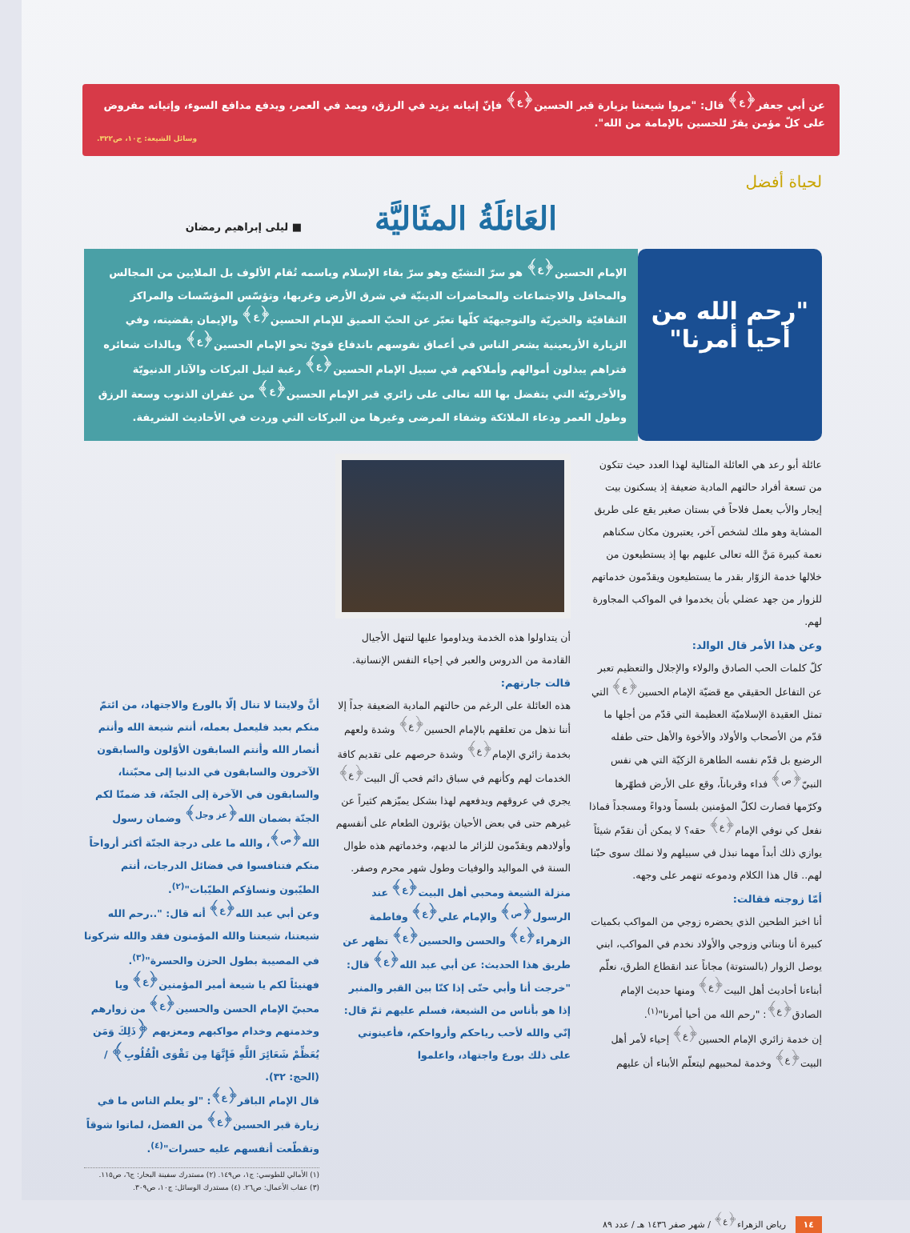عن أبي جعفر<sup>﴿ع﴾</sup> قال: "مروا شيعتنا بزيارة قبر الحسين<sup>﴿ع﴾</sup> فإنّ إتيانه يزيد في الرزق، ويمد في العمر، ويدفع مدافع السوء، وإتيانه مفروض على كلّ مؤمن يقرّ للحسين بالإمامة من الله".
وسائل الشيعة: ج١٠، ص٣٢٢.
لحياة أفضل
العَائلَةُ المثَاليَّة
■ ليلى إبراهيم رمضان
"رحم الله من أحيا أمرنا"
الإمام الحسين<sup>﴿ع﴾</sup> هو سرّ التشيّع وهو سرّ بقاء الإسلام وباسمه تُقام الألوف بل الملايين من المجالس والمحافل والاجتماعات والمحاضرات الدينيّة في شرق الأرض وغربها، وتؤسّس المؤسّسات والمراكز الثقافيّة والخيريّة والتوجيهيّة كلّها تعبّر عن الحبّ العميق للإمام الحسين<sup>﴿ع﴾</sup> والإيمان بقضيته، وفي الزيارة الأربعينية يشعر الناس في أعماق نفوسهم باندفاع قويّ نحو الإمام الحسين<sup>﴿ع﴾</sup> وبالذات شعائره فتراهم يبذلون أموالهم وأملاكهم في سبيل الإمام الحسين<sup>﴿ع﴾</sup> رغبة لنيل البركات والآثار الدنيويّة والأخرويّة التي يتفضل بها الله تعالى على زائري قبر الإمام الحسين<sup>﴿ع﴾</sup> من غفران الذنوب وسعة الرزق وطول العمر ودعاء الملائكة وشفاء المرضى وغيرها من البركات التي وردت في الأحاديث الشريفة.
عائلة أبو رعد هي العائلة المثالية لهذا العدد حيث تتكون من تسعة أفراد حالتهم المادية ضعيفة إذ يسكنون بيت إيجار والأب يعمل فلاحاً في بستان صغير يقع على طريق المشاية وهو ملك لشخص آخر، يعتبرون مكان سكناهم نعمة كبيرة مَنَّ الله تعالى عليهم بها إذ يستطيعون من خلالها خدمة الزوّار بقدر ما يستطيعون ويقدّمون خدماتهم للزوار من جهد عضلي بأن يخدموا في المواكب المجاورة لهم.
وعن هذا الأمر قال الوالد:
كلّ كلمات الحب الصادق والولاء والإجلال والتعظيم تعبر عن التفاعل الحقيقي مع قضيّة الإمام الحسين<sup>﴿ع﴾</sup> التي تمثل العقيدة الإسلاميّة العظيمة التي قدّم من أجلها ما قدّم من الأصحاب والأولاد والأخوة والأهل حتى طفله الرضيع بل قدّم نفسه الطاهرة الزكيّة التي هي نفس النبيّ<sup>﴿ص﴾</sup> فداء وقرباناً، وقع على الأرض فطهّرها وكرّمها فصارت لكلّ المؤمنين بلسماً ودواءً ومسجداً فماذا نفعل كي نوفي الإمام<sup>﴿ع﴾</sup> حقه؟ لا يمكن أن نقدّم شيئاً يوازي ذلك أبداً مهما نبذل في سبيلهم ولا نملك سوى حبّنا لهم.. قال هذا الكلام ودموعه تنهمر على وجهه.
أمّا زوجته فقالت:
أنا اخبز الطحين الذي يحضره زوجي من المواكب بكميات كبيرة أنا وبناتي وزوجي والأولاد نخدم في المواكب، ابني يوصل الزوار (بالستوتة) مجاناً عند انقطاع الطرق، نعلّم أبناءنا أحاديث أهل البيت<sup>﴿ع﴾</sup> ومنها حديث الإمام الصادق<sup>﴿ع﴾</sup>: "رحم الله من أحيا أمرنا"<sup>(١)</sup>.
إن خدمة زائري الإمام الحسين<sup>﴿ع﴾</sup> إحياء لأمر أهل البيت<sup>﴿ع﴾</sup> وخدمة لمحبيهم ليتعلّم الأبناء أن عليهم
أن يتداولوا هذه الخدمة ويداوموا عليها لتنهل الأجيال القادمة من الدروس والعبر في إحياء النفس الإنسانية.
قالت جارتهم:
هذه العائلة على الرغم من حالتهم المادية الضعيفة جداً إلا أننا نذهل من تعلقهم بالإمام الحسين<sup>﴿ع﴾</sup> وشدة ولعهم بخدمة زائري الإمام<sup>﴿ع﴾</sup> وشدة حرصهم على تقديم كافة الخدمات لهم وكأنهم في سباق دائم فحب آل البيت<sup>﴿ع﴾</sup> يجري في عروقهم ويدفعهم لهذا بشكل يميّزهم كثيراً عن غيرهم حتى في بعض الأحيان يؤثرون الطعام على أنفسهم وأولادهم ويقدّمون للزائر ما لديهم، وخدماتهم هذه طوال السنة في المواليد والوفيات وطول شهر محرم وصفر.
منزلة الشيعة ومحبي أهل البيت<sup>﴿ع﴾</sup> عند الرسول<sup>﴿ص﴾</sup> والإمام علي<sup>﴿ع﴾</sup> وفاطمة الزهراء<sup>﴿ع﴾</sup> والحسن والحسين<sup>﴿ع﴾</sup> تظهر عن طريق هذا الحديث: عن أبي عبد الله<sup>﴿ع﴾</sup> قال: "خرجت أنا وأبي حتّى إذا كنّا بين القبر والمنبر إذا هو بأناس من الشيعة، فسلم عليهم ثمّ قال: إنّي والله لأحب رياحكم وأرواحكم، فأعينوني على ذلك بورع واجتهاد، واعلموا
أنَّ ولايتنا لا تنال إلّا بالورع والاجتهاد، من ائتمّ منكم بعبد فليعمل بعمله، أنتم شيعة الله وأنتم أنصار الله وأنتم السابقون الأوّلون والسابقون الآخرون والسابقون في الدنيا إلى محبّتنا، والسابقون في الآخرة إلى الجنّة، قد ضمنّا لكم الجنّة بضمان الله<sup>﴿عز وجل﴾</sup> وضمان رسول الله<sup>﴿ص﴾</sup>، والله ما على درجة الجنّة أكثر أرواحاً منكم فتنافسوا في فضائل الدرجات، أنتم الطيّبون ونساؤكم الطيّبات"<sup>(٢)</sup>.
وعن أبي عبد الله<sup>﴿ع﴾</sup> أنه قال: "..رحم الله شيعتنا، شيعتنا والله المؤمنون فقد والله شركونا في المصيبة بطول الحزن والحسرة"<sup>(٣)</sup>.
فهنيئاً لكم يا شيعة أمير المؤمنين<sup>﴿ع﴾</sup> ويا محبيّ الإمام الحسن والحسين<sup>﴿ع﴾</sup> من زوارهم وخدمتهم وخدام مواكبهم ومعزيهم ﴿ذَلِكَ وَمَن يُعَظِّمْ شَعَائِرَ اللَّهِ فَإِنَّهَا مِن تَقْوَى الْقُلُوبِ﴾ / (الحج: ٣٢).
قال الإمام الباقر<sup>﴿ع﴾</sup>: "لو يعلم الناس ما في زيارة قبر الحسين<sup>﴿ع﴾</sup> من الفضل، لماتوا شوقاً وتقطّعت أنفسهم عليه حسرات"<sup>(٤)</sup>.
(١) الأمالي للطوسي: ج١، ص١٤٩. (٢) مستدرك سفينة البحار: ج٦، ص١١٥.
(٣) عقاب الأعمال: ص٢٦. (٤) مستدرك الوسائل: ج١٠، ص٣٠٩.
١٤ رياض الزهراء<sup>﴿ع﴾</sup> / شهر صفر ١٤٣٦ هـ / عدد ٨٩